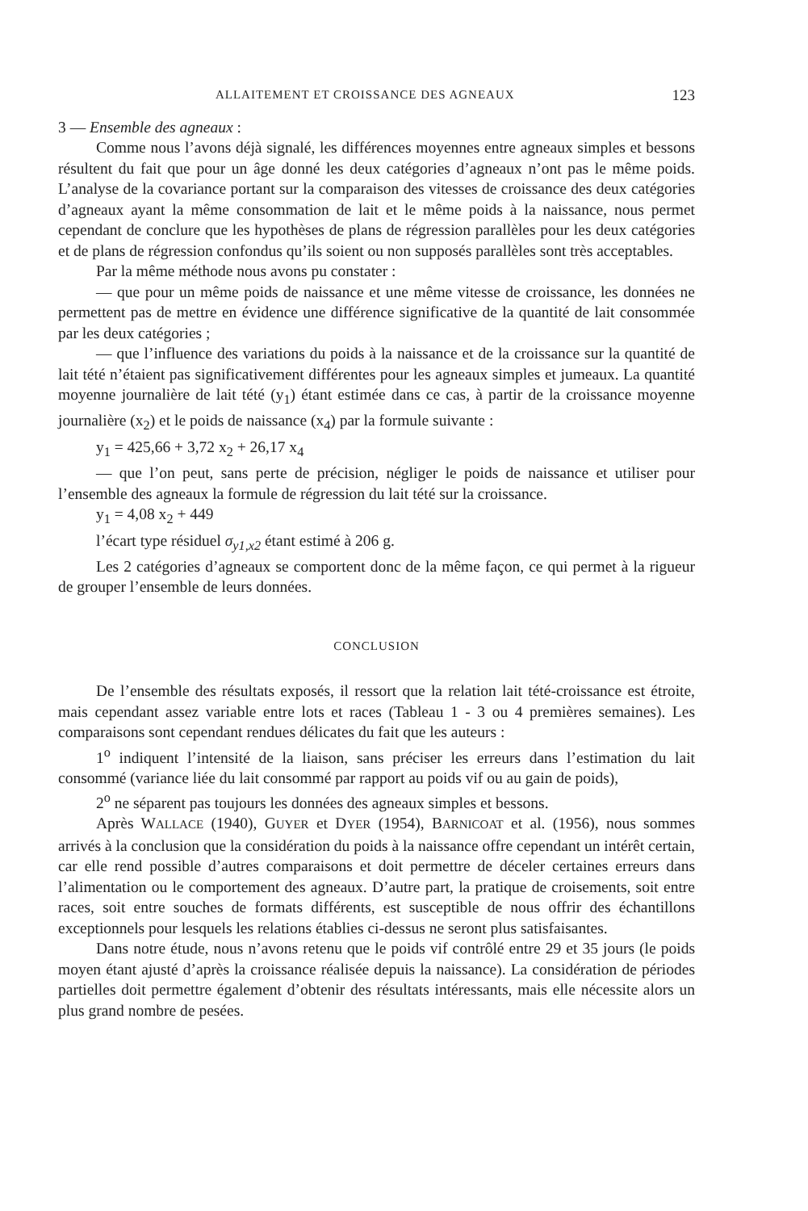ALLAITEMENT ET CROISSANCE DES AGNEAUX 123
3 — Ensemble des agneaux :
Comme nous l’avons déjà signalé, les différences moyennes entre agneaux simples et bessons résultent du fait que pour un âge donné les deux catégories d’agneaux n’ont pas le même poids. L’analyse de la covariance portant sur la comparaison des vitesses de croissance des deux catégories d’agneaux ayant la même consommation de lait et le même poids à la naissance, nous permet cependant de conclure que les hypothèses de plans de régression parallèles pour les deux catégories et de plans de régression confondus qu’ils soient ou non supposés parallèles sont très acceptables.
Par la même méthode nous avons pu constater :
— que pour un même poids de naissance et une même vitesse de croissance, les données ne permettent pas de mettre en évidence une différence significative de la quantité de lait consommée par les deux catégories ;
— que l’influence des variations du poids à la naissance et de la croissance sur la quantité de lait tété n’étaient pas significativement différentes pour les agneaux simples et jumeaux. La quantité moyenne journalière de lait tété (y<sub>1</sub>) étant estimée dans ce cas, à partir de la croissance moyenne journalière (x<sub>2</sub>) et le poids de naissance (x<sub>4</sub>) par la formule suivante :
y<sub>1</sub> = 425,66 + 3,72 x<sub>2</sub> + 26,17 x<sub>4</sub>
— que l’on peut, sans perte de précision, négliger le poids de naissance et utiliser pour l’ensemble des agneaux la formule de régression du lait tété sur la croissance.
y<sub>1</sub> = 4,08 x<sub>2</sub> + 449
l’écart type résiduel σ<sub>y1,x2</sub> étant estimé à 206 g.
Les 2 catégories d’agneaux se comportent donc de la même façon, ce qui permet à la rigueur de grouper l’ensemble de leurs données.
CONCLUSION
De l’ensemble des résultats exposés, il ressort que la relation lait tété-croissance est étroite, mais cependant assez variable entre lots et races (Tableau 1 - 3 ou 4 premières semaines). Les comparaisons sont cependant rendues délicates du fait que les auteurs :
1<sup>o</sup> indiquent l’intensité de la liaison, sans préciser les erreurs dans l’estimation du lait consommé (variance liée du lait consommé par rapport au poids vif ou au gain de poids),
2<sup>o</sup> ne séparent pas toujours les données des agneaux simples et bessons.
Après WALLACE (1940), GUYER et DYER (1954), BARNICOAT et al. (1956), nous sommes arrivés à la conclusion que la considération du poids à la naissance offre cependant un intérêt certain, car elle rend possible d’autres comparaisons et doit permettre de déceler certaines erreurs dans l’alimentation ou le comportement des agneaux. D’autre part, la pratique de croisements, soit entre races, soit entre souches de formats différents, est susceptible de nous offrir des échantillons exceptionnels pour lesquels les relations établies ci-dessus ne seront plus satisfaisantes.
Dans notre étude, nous n’avons retenu que le poids vif contrôlé entre 29 et 35 jours (le poids moyen étant ajusté d’après la croissance réalisée depuis la naissance). La considération de périodes partielles doit permettre également d’obtenir des résultats intéressants, mais elle nécessite alors un plus grand nombre de pesées.